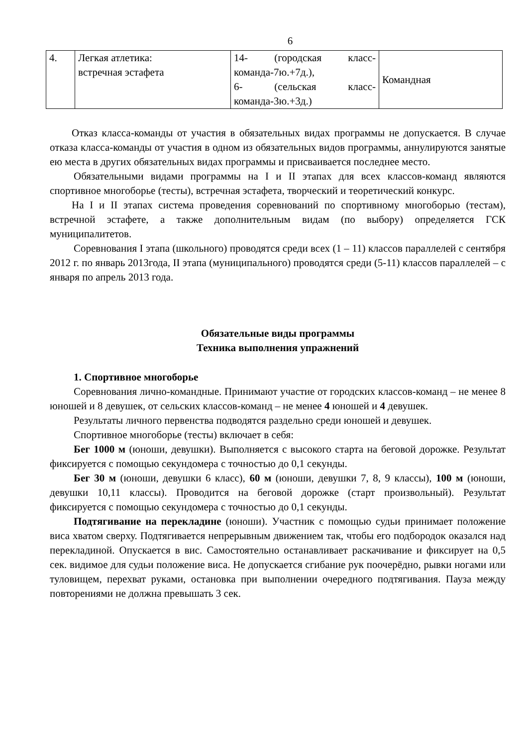6
| 4. | Легкая атлетика: встречная эстафета | 14- (городская класс-команда-7ю.+7д.), 6- (сельская класс-команда-3ю.+3д.) | Командная |
Отказ класса-команды от участия в обязательных видах программы не допускается. В случае отказа класса-команды от участия в одном из обязательных видов программы, аннулируются занятые ею места в других обязательных видах программы и присваивается последнее место.
Обязательными видами программы на I и II этапах для всех классов-команд являются спортивное многоборье (тесты), встречная эстафета, творческий и теоретический конкурс.
На I и II этапах система проведения соревнований по спортивному многоборью (тестам), встречной эстафете, а также дополнительным видам (по выбору) определяется ГСК муниципалитетов.
Соревнования I этапа (школьного) проводятся среди всех (1 – 11) классов параллелей с сентября 2012 г. по январь 2013года, II этапа (муниципального) проводятся среди (5-11) классов параллелей – с января по апрель 2013 года.
Обязательные виды программы
Техника выполнения упражнений
1. Спортивное многоборье
Соревнования лично-командные. Принимают участие от городских классов-команд – не менее 8 юношей и 8 девушек, от сельских классов-команд – не менее 4 юношей и 4 девушек.
Результаты личного первенства подводятся раздельно среди юношей и девушек.
Спортивное многоборье (тесты) включает в себя:
Бег 1000 м (юноши, девушки). Выполняется с высокого старта на беговой дорожке. Результат фиксируется с помощью секундомера с точностью до 0,1 секунды.
Бег 30 м (юноши, девушки 6 класс), 60 м (юноши, девушки 7, 8, 9 классы), 100 м (юноши, девушки 10,11 классы). Проводится на беговой дорожке (старт произвольный). Результат фиксируется с помощью секундомера с точностью до 0,1 секунды.
Подтягивание на перекладине (юноши). Участник с помощью судьи принимает положение виса хватом сверху. Подтягивается непрерывным движением так, чтобы его подбородок оказался над перекладиной. Опускается в вис. Самостоятельно останавливает раскачивание и фиксирует на 0,5 сек. видимое для судьи положение виса. Не допускается сгибание рук поочерёдно, рывки ногами или туловищем, перехват руками, остановка при выполнении очередного подтягивания. Пауза между повторениями не должна превышать 3 сек.